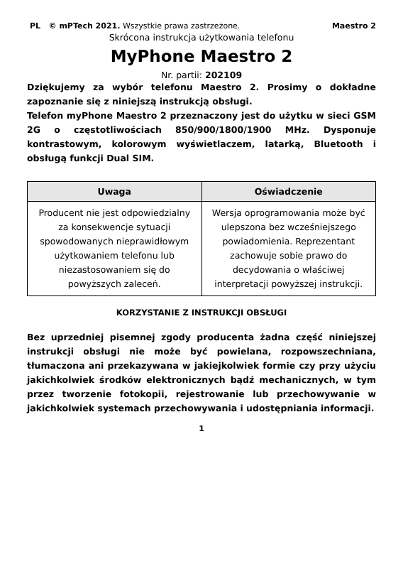PL © mPTech 2021. Wszystkie prawa zastrzeżone. Maestro 2
Skrócona instrukcja użytkowania telefonu
MyPhone Maestro 2
Nr. partii: 202109
Dziękujemy za wybór telefonu Maestro 2. Prosimy o dokładne zapoznanie się z niniejszą instrukcją obsługi.
Telefon myPhone Maestro 2 przeznaczony jest do użytku w sieci GSM 2G o częstotliwościach 850/900/1800/1900 MHz. Dysponuje kontrastowym, kolorowym wyświetlaczem, latarką, Bluetooth i obsługą funkcji Dual SIM.
| Uwaga | Oświadczenie |
| --- | --- |
| Producent nie jest odpowiedzialny za konsekwencje sytuacji spowodowanych nieprawidłowym użytkowaniem telefonu lub niezastosowaniem się do powyższych zaleceń. | Wersja oprogramowania może być ulepszona bez wcześniejszego powiadomienia. Reprezentant zachowuje sobie prawo do decydowania o właściwej interpretacji powyższej instrukcji. |
KORZYSTANIE Z INSTRUKCJI OBSŁUGI
Bez uprzedniej pisemnej zgody producenta żadna część niniejszej instrukcji obsługi nie może być powielana, rozpowszechniana, tłumaczona ani przekazywana w jakiejkolwiek formie czy przy użyciu jakichkolwiek środków elektronicznych bądź mechanicznych, w tym przez tworzenie fotokopii, rejestrowanie lub przechowywanie w jakichkolwiek systemach przechowywania i udostępniania informacji.
1